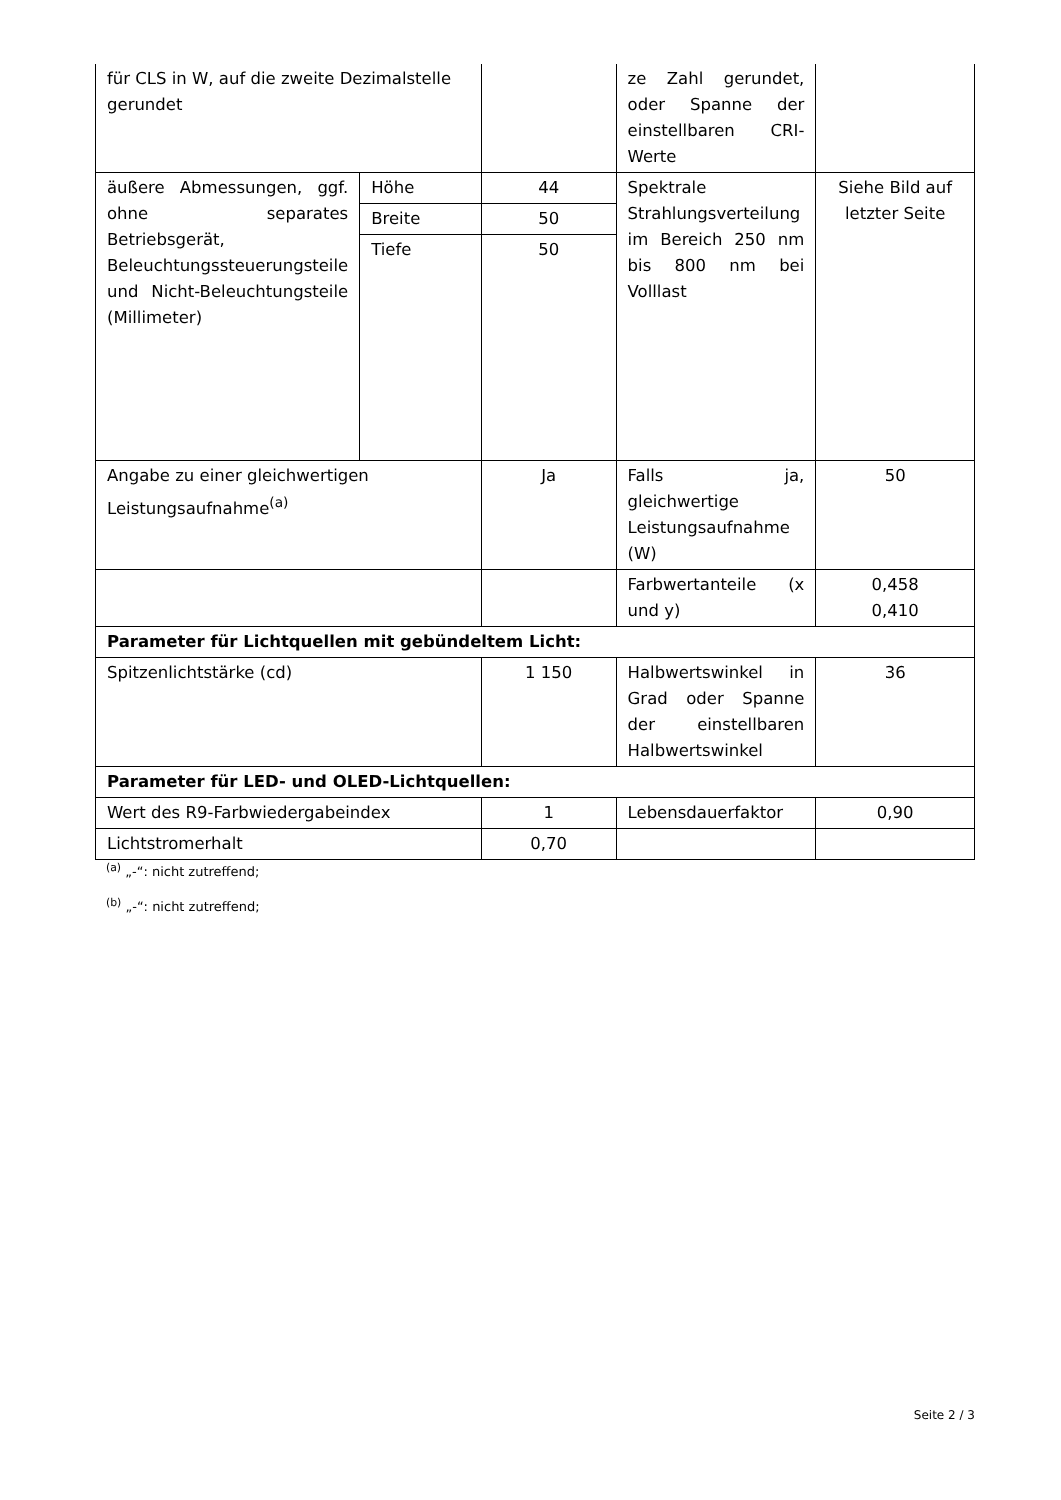| für CLS in W, auf die zweite Dezimalstelle gerundet | | | ze Zahl gerundet, oder Spanne der einstellbaren CRI-Werte | |
| äußere Abmessungen, ggf. ohne separates Betriebsgerät, Beleuchtungssteuerungsteile und Nicht-Beleuchtungsteile (Millimeter) | Höhe | 44 | Spektrale Strahlungsverteilung im Bereich 250 nm bis 800 nm bei Volllast | Siehe Bild auf letzter Seite |
| | Breite | 50 | | |
| | Tiefe | 50 | | |
| Angabe zu einer gleichwertigen Leistungsaufnahme<sup>(a)</sup> | | Ja | Falls ja, gleichwertige Leistungsaufnahme (W) | 50 |
| | | | Farbwertanteile (x und y) | 0,458 0,410 |
| Parameter für Lichtquellen mit gebündeltem Licht: | | | | |
| Spitzenlichtstärke (cd) | | 1 150 | Halbwertswinkel in Grad oder Spanne der einstellbaren Halbwertswinkel | 36 |
| Parameter für LED- und OLED-Lichtquellen: | | | | |
| Wert des R9-Farbwiedergabeindex | | 1 | Lebensdauerfaktor | 0,90 |
| Lichtstromerhalt | | 0,70 | | |
<sup>(a)</sup> „-“: nicht zutreffend;
<sup>(b)</sup> „-“: nicht zutreffend;
Seite 2 / 3